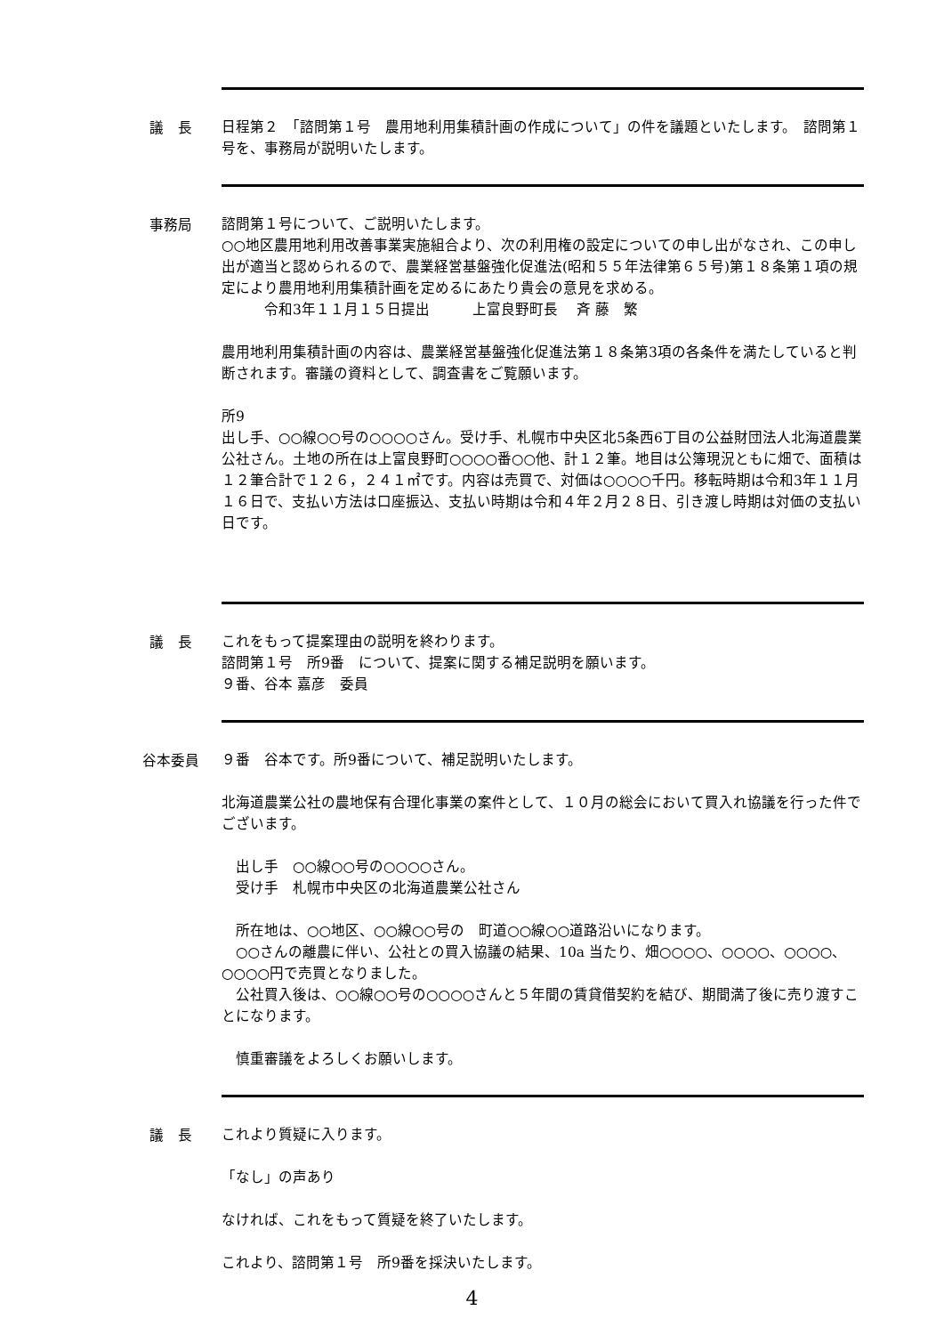議　長
日程第２　「諮問第１号　農用地利用集積計画の作成について」の件を議題といたします。　諮問第１号を、事務局が説明いたします。
事務局
諮問第１号について、ご説明いたします。
○○地区農用地利用改善事業実施組合より、次の利用権の設定についての申し出がなされ、この申し出が適当と認められるので、農業経営基盤強化促進法(昭和５５年法律第６５号)第１８条第１項の規定により農用地利用集積計画を定めるにあたり貴会の意見を求める。
　　　令和3年１１月１５日提出　　　上富良野町長　 斉 藤　繁
農用地利用集積計画の内容は、農業経営基盤強化促進法第１８条第3項の各条件を満たしていると判断されます。審議の資料として、調査書をご覧願います。
所9
出し手、○○線○○号の○○○○さん。受け手、札幌市中央区北5条西6丁目の公益財団法人北海道農業公社さん。土地の所在は上富良野町○○○○番○○他、計１２筆。地目は公簿現況ともに畑で、面積は１２筆合計で１２６，２４１㎡です。内容は売買で、対価は○○○○千円。移転時期は令和3年１１月１６日で、支払い方法は口座振込、支払い時期は令和４年２月２８日、引き渡し時期は対価の支払い日です。
議　長
これをもって提案理由の説明を終わります。
諮問第１号　所9番　について、提案に関する補足説明を願います。
９番、谷本 嘉彦　委員
谷本委員
９番　谷本です。所9番について、補足説明いたします。
北海道農業公社の農地保有合理化事業の案件として、１０月の総会において買入れ協議を行った件でございます。
　出し手　○○線○○号の○○○○さん。
　受け手　札幌市中央区の北海道農業公社さん
　所在地は、○○地区、○○線○○号の　町道○○線○○道路沿いになります。
　○○さんの離農に伴い、公社との買入協議の結果、10a 当たり、畑○○○○、○○○○、○○○○、○○○○円で売買となりました。
　公社買入後は、○○線○○号の○○○○さんと５年間の賃貸借契約を結び、期間満了後に売り渡すことになります。
　慎重審議をよろしくお願いします。
議　長
これより質疑に入ります。
「なし」の声あり
なければ、これをもって質疑を終了いたします。
これより、諮問第１号　所9番を採決いたします。
4